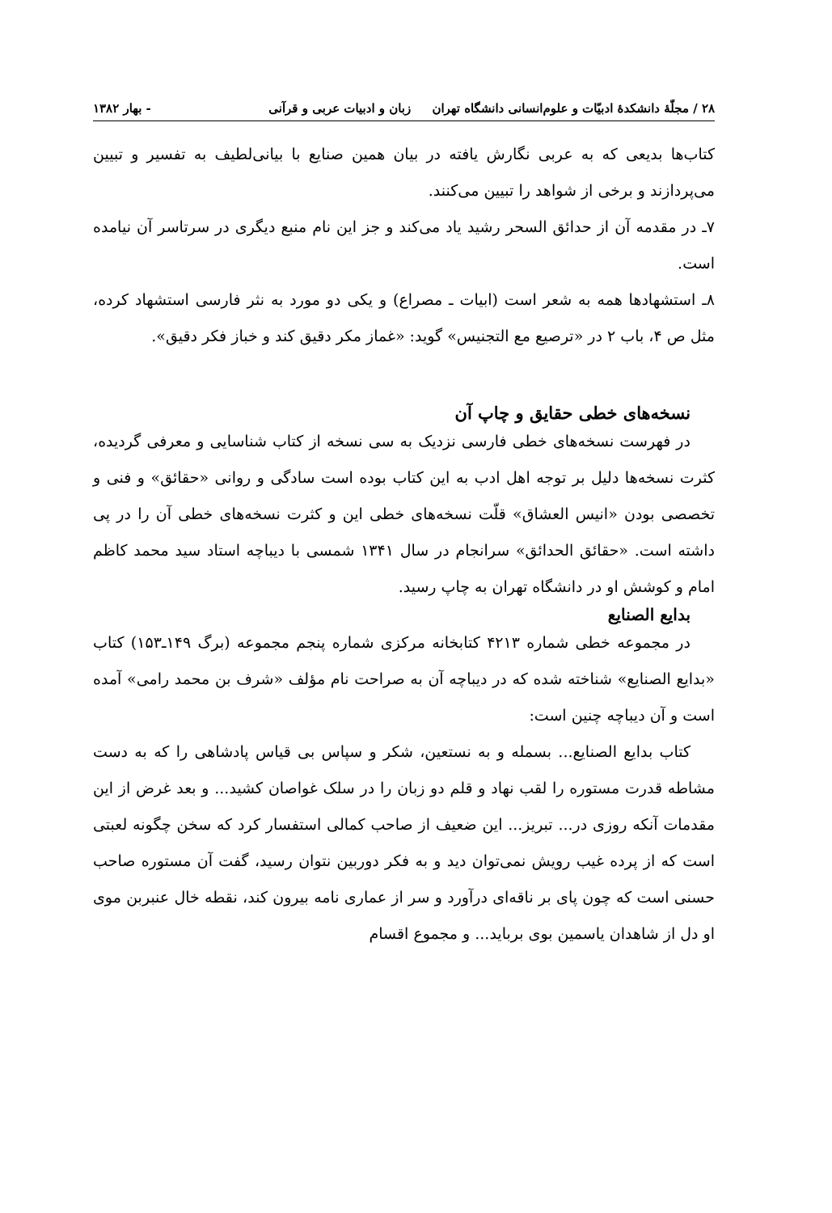۲۸ / مجلّهٔ دانشکدهٔ ادبیّات و علوم‌انسانی دانشگاه تهران زبان و ادبیات عربی و قرآنی - بهار ۱۳۸۲
کتاب‌ها بدیعی که به عربی نگارش یافته در بیان همین صنایع با بیانی‌لطیف به تفسیر و تبیین می‌پردازند و برخی از شواهد را تبیین می‌کنند.
۷ـ در مقدمه آن از حدائق السحر رشید یاد می‌کند و جز این نام منبع دیگری در سرتاسر آن نیامده است.
۸ـ استشهادها همه به شعر است (ابیات ـ مصراع) و یکی دو مورد به نثر فارسی استشهاد کرده، مثل ص ۴، باب ۲ در «ترصیع مع التجنیس» گوید: «غماز مکر دقیق کند و خباز فکر دقیق».
نسخه‌های خطی حقایق و چاپ آن
در فهرست نسخه‌های خطی فارسی نزدیک به سی نسخه از کتاب شناسایی و معرفی گردیده، کثرت نسخه‌ها دلیل بر توجه اهل ادب به این کتاب بوده است سادگی و روانی «حقائق» و فنی و تخصصی بودن «انیس العشاق» قلّت نسخه‌های خطی این و کثرت نسخه‌های خطی آن را در پی داشته است. «حقائق الحدائق» سرانجام در سال ۱۳۴۱ شمسی با دیباچه استاد سید محمد کاظم امام و کوشش او در دانشگاه تهران به چاپ رسید.
بدایع الصنایع
در مجموعه خطی شماره ۴۲۱۳ کتابخانه مرکزی شماره پنجم مجموعه (برگ ۱۴۹ـ۱۵۳) کتاب «بدایع الصنایع» شناخته شده که در دیباچه آن به صراحت نام مؤلف «شرف بن محمد رامی» آمده است و آن دیباچه چنین است:
کتاب بدایع الصنایع... بسمله و به نستعین، شکر و سپاس بی قیاس پادشاهی را که به دست مشاطه قدرت مستوره را لقب نهاد و قلم دو زبان را در سلک غواصان کشید... و بعد غرض از این مقدمات آنکه روزی در... تبریز... این ضعیف از صاحب کمالی استفسار کرد که سخن چگونه لعبتی است که از پرده غیب رویش نمی‌توان دید و به فکر دوربین نتوان رسید، گفت آن مستوره صاحب حسنی است که چون پای بر ناقه‌ای درآورد و سر از عماری نامه بیرون کند، نقطه خال عنبربن موی او دل از شاهدان یاسمین بوی برباید... و مجموع اقسام